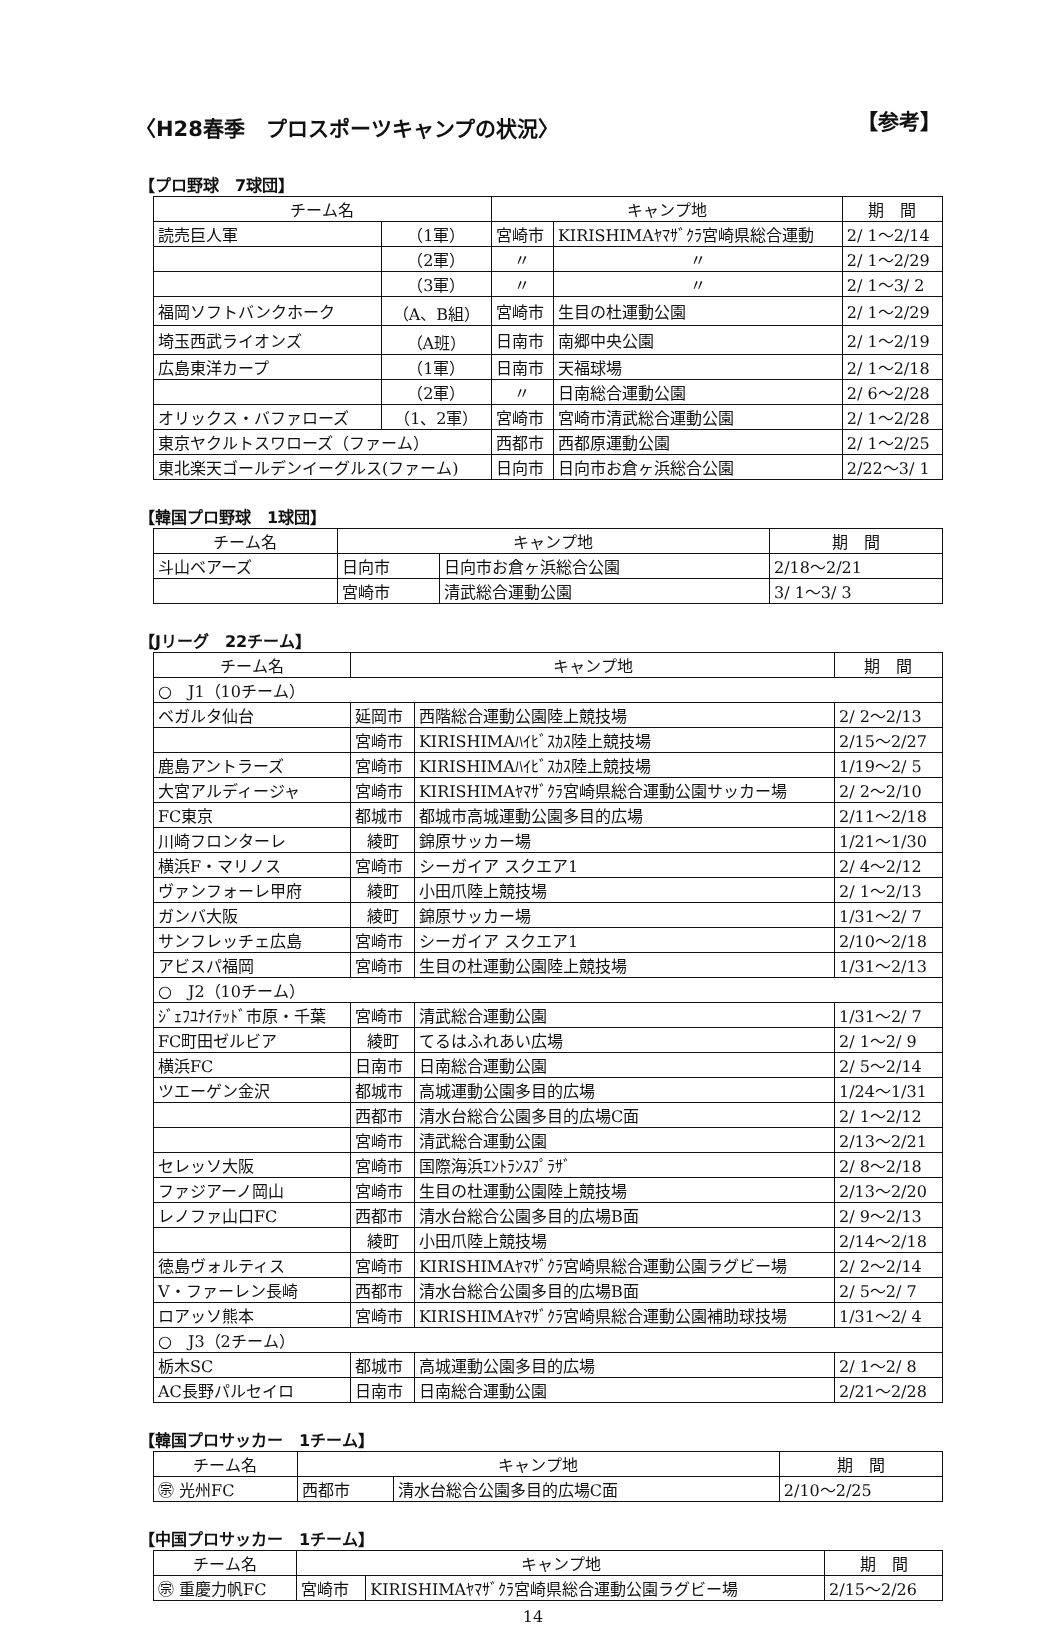〈H28春季　プロスポーツキャンプの状況〉 【参考】
【プロ野球　7球団】
| チーム名 | | キャンプ地 | | 期 間 |
| --- | --- | --- | --- | --- |
| 読売巨人軍 | （1軍） | 宮崎市 | KIRISHIMAﾔﾏｻﾞｸﾗ宮崎県総合運動 | 2/ 1～2/14 |
| | （2軍） | 〃 | 〃 | 2/ 1～2/29 |
| | （3軍） | 〃 | 〃 | 2/ 1～3/ 2 |
| 福岡ソフトバンクホーク | （A、B組） | 宮崎市 | 生目の杜運動公園 | 2/ 1～2/29 |
| 埼玉西武ライオンズ | （A班） | 日南市 | 南郷中央公園 | 2/ 1～2/19 |
| 広島東洋カープ | （1軍） | 日南市 | 天福球場 | 2/ 1～2/18 |
| | （2軍） | 〃 | 日南総合運動公園 | 2/ 6～2/28 |
| オリックス・バファローズ | （1、2軍） | 宮崎市 | 宮崎市清武総合運動公園 | 2/ 1～2/28 |
| 東京ヤクルトスワローズ（ファーム） | | 西都市 | 西都原運動公園 | 2/ 1～2/25 |
| 東北楽天ゴールデンイーグルス(ファーム) | | 日向市 | 日向市お倉ヶ浜総合公園 | 2/22～3/ 1 |
【韓国プロ野球　1球団】
| チーム名 | キャンプ地 | | 期 間 |
| --- | --- | --- | --- |
| 斗山ベアーズ | 日向市 | 日向市お倉ヶ浜総合公園 | 2/18～2/21 |
| | 宮崎市 | 清武総合運動公園 | 3/ 1～3/ 3 |
【Jリーグ　22チーム】
| チーム名 | キャンプ地 | | 期 間 |
| --- | --- | --- | --- |
| ○ J1（10チーム） | | | |
| ベガルタ仙台 | 延岡市 | 西階総合運動公園陸上競技場 | 2/ 2～2/13 |
| | 宮崎市 | KIRISHIMAﾊｲﾋﾞｽｶｽ陸上競技場 | 2/15～2/27 |
| 鹿島アントラーズ | 宮崎市 | KIRISHIMAﾊｲﾋﾞｽｶｽ陸上競技場 | 1/19～2/ 5 |
| 大宮アルディージャ | 宮崎市 | KIRISHIMAﾔﾏｻﾞｸﾗ宮崎県総合運動公園サッカー場 | 2/ 2～2/10 |
| FC東京 | 都城市 | 都城市高城運動公園多目的広場 | 2/11～2/18 |
| 川崎フロンターレ | 綾町 | 錦原サッカー場 | 1/21～1/30 |
| 横浜F・マリノス | 宮崎市 | シーガイア スクエア1 | 2/ 4～2/12 |
| ヴァンフォーレ甲府 | 綾町 | 小田爪陸上競技場 | 2/ 1～2/13 |
| ガンバ大阪 | 綾町 | 錦原サッカー場 | 1/31～2/ 7 |
| サンフレッチェ広島 | 宮崎市 | シーガイア スクエア1 | 2/10～2/18 |
| アビスパ福岡 | 宮崎市 | 生目の杜運動公園陸上競技場 | 1/31～2/13 |
| ○ J2（10チーム） | | | |
| ｼﾞｪﾌﾕﾅｲﾃｯﾄﾞ市原・千葉 | 宮崎市 | 清武総合運動公園 | 1/31～2/ 7 |
| FC町田ゼルビア | 綾町 | てるはふれあい広場 | 2/ 1～2/ 9 |
| 横浜FC | 日南市 | 日南総合運動公園 | 2/ 5～2/14 |
| ツエーゲン金沢 | 都城市 | 高城運動公園多目的広場 | 1/24～1/31 |
| | 西都市 | 清水台総合公園多目的広場C面 | 2/ 1～2/12 |
| | 宮崎市 | 清武総合運動公園 | 2/13～2/21 |
| セレッソ大阪 | 宮崎市 | 国際海浜ｴﾝﾄﾗﾝｽﾌﾟﾗｻﾞ | 2/ 8～2/18 |
| ファジアーノ岡山 | 宮崎市 | 生目の杜運動公園陸上競技場 | 2/13～2/20 |
| レノファ山口FC | 西都市 | 清水台総合公園多目的広場B面 | 2/ 9～2/13 |
| | 綾町 | 小田爪陸上競技場 | 2/14～2/18 |
| 徳島ヴォルティス | 宮崎市 | KIRISHIMAﾔﾏｻﾞｸﾗ宮崎県総合運動公園ラグビー場 | 2/ 2～2/14 |
| V・ファーレン長崎 | 西都市 | 清水台総合公園多目的広場B面 | 2/ 5～2/ 7 |
| ロアッソ熊本 | 宮崎市 | KIRISHIMAﾔﾏｻﾞｸﾗ宮崎県総合運動公園補助球技場 | 1/31～2/ 4 |
| ○ J3（2チーム） | | | |
| 栃木SC | 都城市 | 高城運動公園多目的広場 | 2/ 1～2/ 8 |
| AC長野パルセイロ | 日南市 | 日南総合運動公園 | 2/21～2/28 |
【韓国プロサッカー　1チーム】
| チーム名 | キャンプ地 | | 期 間 |
| --- | --- | --- | --- |
| ㊪ 光州FC | 西都市 | 清水台総合公園多目的広場C面 | 2/10～2/25 |
【中国プロサッカー　1チーム】
| チーム名 | キャンプ地 | | 期 間 |
| --- | --- | --- | --- |
| ㊪ 重慶力帆FC | 宮崎市 | KIRISHIMAﾔﾏｻﾞｸﾗ宮崎県総合運動公園ラグビー場 | 2/15～2/26 |
14